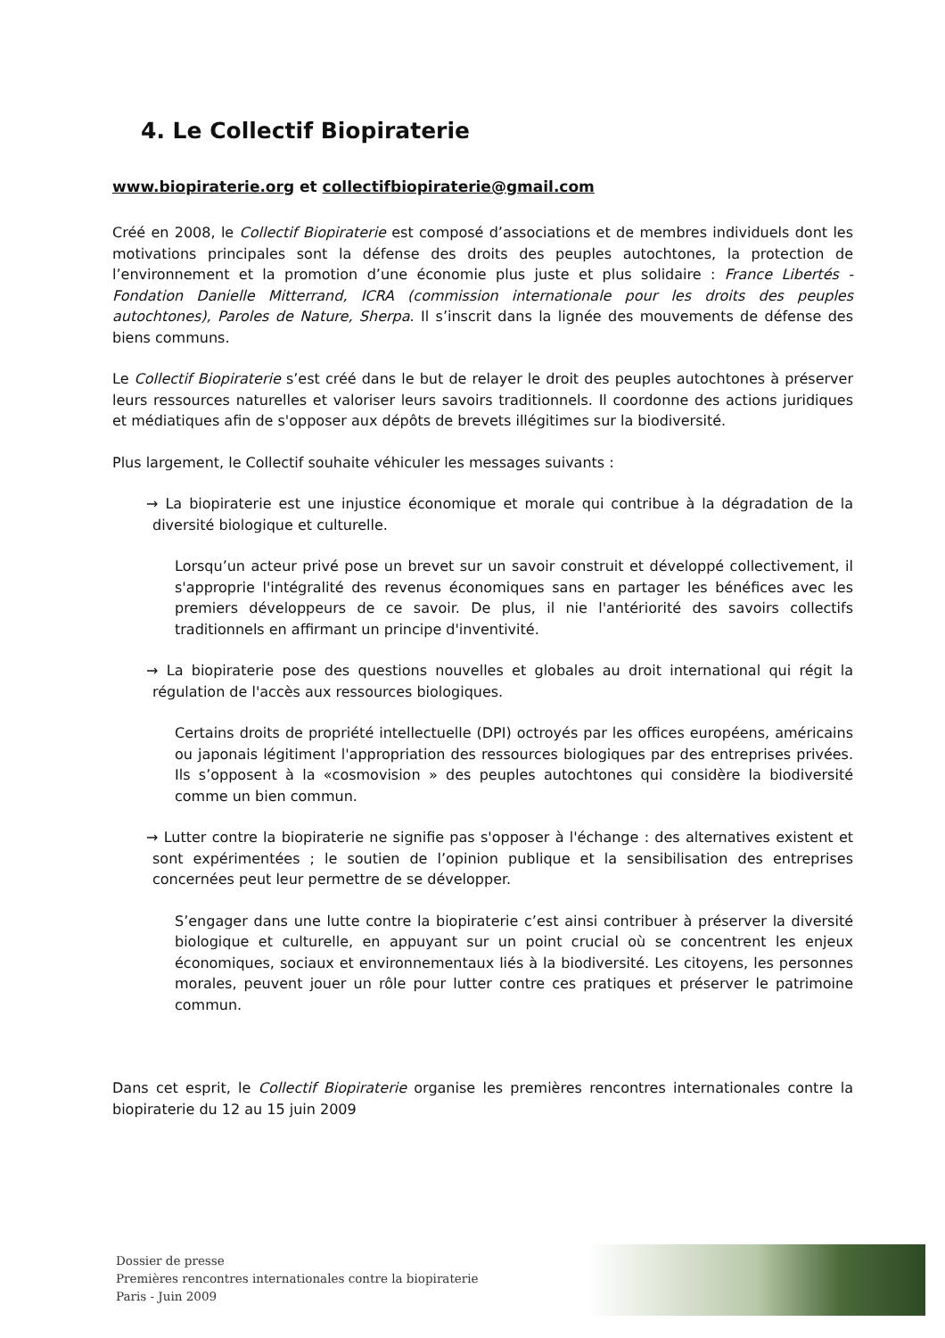4. Le Collectif Biopiraterie
www.biopiraterie.org et collectifbiopiraterie@gmail.com
Créé en 2008, le Collectif Biopiraterie est composé d’associations et de membres individuels dont les motivations principales sont la défense des droits des peuples autochtones, la protection de l’environnement et la promotion d’une économie plus juste et plus solidaire : France Libertés -Fondation Danielle Mitterrand, ICRA (commission internationale pour les droits des peuples autochtones), Paroles de Nature, Sherpa. Il s’inscrit dans la lignée des mouvements de défense des biens communs.
Le Collectif Biopiraterie s’est créé dans le but de relayer le droit des peuples autochtones à préserver leurs ressources naturelles et valoriser leurs savoirs traditionnels. Il coordonne des actions juridiques et médiatiques afin de s'opposer aux dépôts de brevets illégitimes sur la biodiversité.
Plus largement, le Collectif souhaite véhiculer les messages suivants :
→ La biopiraterie est une injustice économique et morale qui contribue à la dégradation de la diversité biologique et culturelle.
Lorsqu’un acteur privé pose un brevet sur un savoir construit et développé collectivement, il s'approprie l'intégralité des revenus économiques sans en partager les bénéfices avec les premiers développeurs de ce savoir. De plus, il nie l'antériorité des savoirs collectifs traditionnels en affirmant un principe d'inventivité.
→ La biopiraterie pose des questions nouvelles et globales au droit international qui régit la régulation de l'accès aux ressources biologiques.
Certains droits de propriété intellectuelle (DPI) octroyés par les offices européens, américains ou japonais légitiment l'appropriation des ressources biologiques par des entreprises privées. Ils s’opposent à la «cosmovision » des peuples autochtones qui considère la biodiversité comme un bien commun.
→ Lutter contre la biopiraterie ne signifie pas s'opposer à l'échange : des alternatives existent et sont expérimentées ; le soutien de l’opinion publique et la sensibilisation des entreprises concernées peut leur permettre de se développer.
S’engager dans une lutte contre la biopiraterie c’est ainsi contribuer à préserver la diversité biologique et culturelle, en appuyant sur un point crucial où se concentrent les enjeux économiques, sociaux et environnementaux liés à la biodiversité. Les citoyens, les personnes morales, peuvent jouer un rôle pour lutter contre ces pratiques et préserver le patrimoine commun.
Dans cet esprit, le Collectif Biopiraterie organise les premières rencontres internationales contre la biopiraterie du 12 au 15 juin 2009
Dossier de presse
Premières rencontres internationales contre la biopiraterie
Paris - Juin 2009